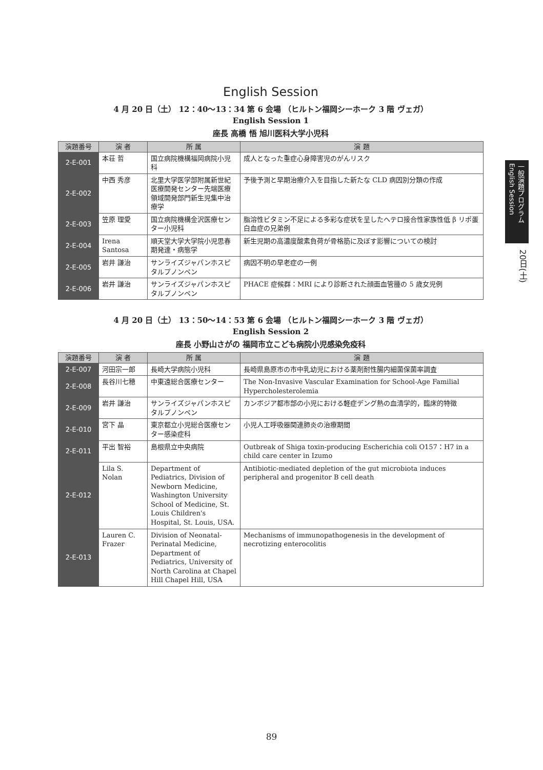English Session
4 月 20 日（土） 12：40～13：34 第 6 会場 （ヒルトン福岡シーホーク 3 階 ヴェガ）
English Session 1
座長 高橋 悟 旭川医科大学小児科
| 演題番号 | 演 者 | 所 属 | 演 題 |
| --- | --- | --- | --- |
| 2-E-001 | 本荘 哲 | 国立病院機構福岡病院小児科 | 成人となった重症心身障害児のがんリスク |
| 2-E-002 | 中西 秀彦 | 北里大学医学部附属新世紀医療開発センター先端医療領域開発部門新生児集中治療学 | 予後予測と早期治療介入を目指した新たな CLD 病因別分類の作成 |
| 2-E-003 | 笠原 理愛 | 国立病院機構金沢医療センター小児科 | 脂溶性ビタミン不足による多彩な症状を呈したヘテロ接合性家族性低 β リポ蛋白血症の兄弟例 |
| 2-E-004 | Irena Santosa | 順天堂大学大学院小児思春期発達・病態学 | 新生児期の高濃度酸素負荷が骨格筋に及ぼす影響についての検討 |
| 2-E-005 | 岩井 謙治 | サンライズジャパンホスピタルプノンペン | 病因不明の早老症の一例 |
| 2-E-006 | 岩井 謙治 | サンライズジャパンホスピタルプノンペン | PHACE 症候群：MRI により診断された顔面血管腫の 5 歳女児例 |
4 月 20 日（土） 13：50～14：53 第 6 会場 （ヒルトン福岡シーホーク 3 階 ヴェガ）
English Session 2
座長 小野山さがの 福岡市立こども病院小児感染免疫科
| 演題番号 | 演 者 | 所 属 | 演 題 |
| --- | --- | --- | --- |
| 2-E-007 | 河田宗一郎 | 長崎大学病院小児科 | 長崎県島原市の市中乳幼児における薬剤耐性腸内細菌保菌率調査 |
| 2-E-008 | 長谷川七穂 | 中東遠総合医療センター | The Non-Invasive Vascular Examination for School-Age Familial Hypercholesterolemia |
| 2-E-009 | 岩井 謙治 | サンライズジャパンホスピタルプノンペン | カンボジア都市部の小児における軽症デング熱の血清学的，臨床的特徴 |
| 2-E-010 | 宮下 晶 | 東京都立小児総合医療センター感染症科 | 小児人工呼吸器関連肺炎の治療期間 |
| 2-E-011 | 平出 智裕 | 島根県立中央病院 | Outbreak of Shiga toxin-producing Escherichia coli O157：H7 in a child care center in Izumo |
| 2-E-012 | Lila S. Nolan | Department of Pediatrics, Division of Newborn Medicine, Washington University School of Medicine, St. Louis Children's Hospital, St. Louis, USA. | Antibiotic-mediated depletion of the gut microbiota induces peripheral and progenitor B cell death |
| 2-E-013 | Lauren C. Frazer | Division of Neonatal-Perinatal Medicine, Department of Pediatrics, University of North Carolina at Chapel Hill Chapel Hill, USA | Mechanisms of immunopathogenesis in the development of necrotizing enterocolitis |
一般演題プログラム English Session
20日(土)
89